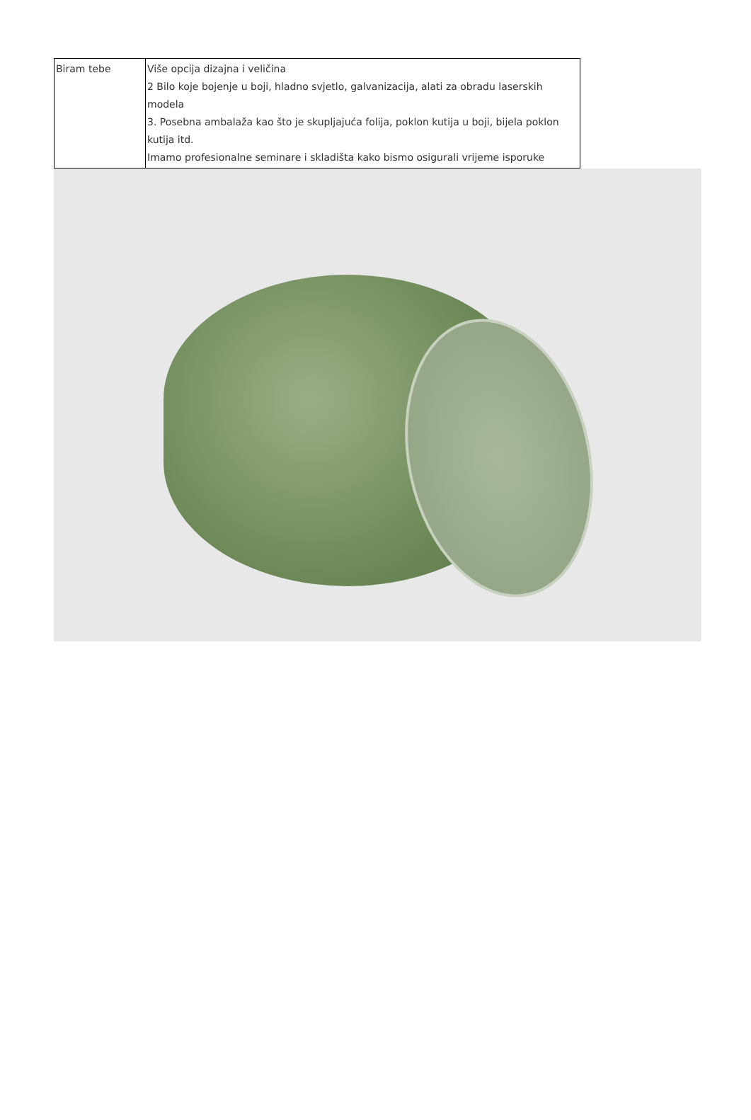| Biram tebe | Više opcija dizajna i veličina 2 Bilo koje bojenje u boji, hladno svjetlo, galvanizacija, alati za obradu laserskih modela 3. Posebna ambalaža kao što je skupljajuća folija, poklon kutija u boji, bijela poklon kutija itd. Imamo profesionalne seminare i skladišta kako bismo osigurali vrijeme isporuke |